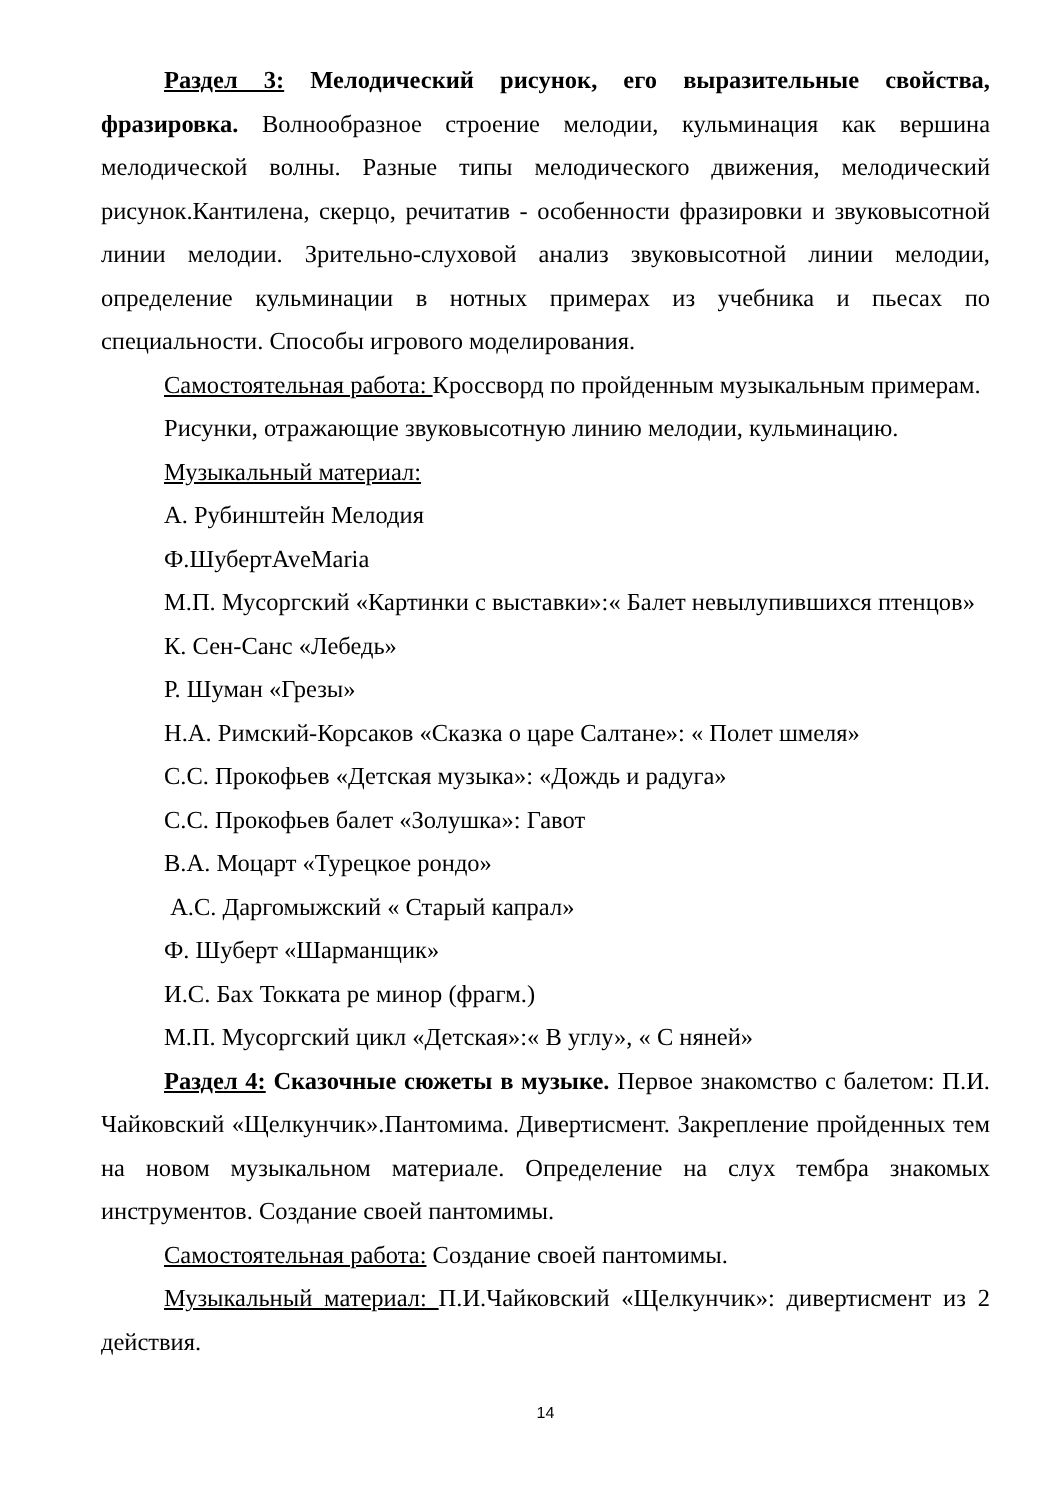Раздел 3: Мелодический рисунок, его выразительные свойства, фразировка. Волнообразное строение мелодии, кульминация как вершина мелодической волны. Разные типы мелодического движения, мелодический рисунок.Кантилена, скерцо, речитатив - особенности фразировки и звуковысотной линии мелодии. Зрительно-слуховой анализ звуковысотной линии мелодии, определение кульминации в нотных примерах из учебника и пьесах по специальности. Способы игрового моделирования.
Самостоятельная работа: Кроссворд по пройденным музыкальным примерам.
Рисунки, отражающие звуковысотную линию мелодии, кульминацию.
Музыкальный материал:
А. Рубинштейн Мелодия
Ф.ШубертAveMaria
М.П. Мусоргский «Картинки с выставки»:« Балет невылупившихся птенцов»
К. Сен-Санс «Лебедь»
Р. Шуман «Грезы»
Н.А. Римский-Корсаков «Сказка о царе Салтане»: « Полет шмеля»
С.С. Прокофьев «Детская музыка»: «Дождь и радуга»
С.С. Прокофьев балет «Золушка»: Гавот
В.А. Моцарт «Турецкое рондо»
А.С. Даргомыжский « Старый капрал»
Ф. Шуберт «Шарманщик»
И.С. Бах Токката ре минор (фрагм.)
М.П. Мусоргский цикл «Детская»:« В углу», « С няней»
Раздел 4: Сказочные сюжеты в музыке. Первое знакомство с балетом: П.И. Чайковский «Щелкунчик».Пантомима. Дивертисмент. Закрепление пройденных тем на новом музыкальном материале. Определение на слух тембра знакомых инструментов. Создание своей пантомимы.
Самостоятельная работа: Создание своей пантомимы.
Музыкальный материал: П.И.Чайковский «Щелкунчик»: дивертисмент из 2 действия.
14